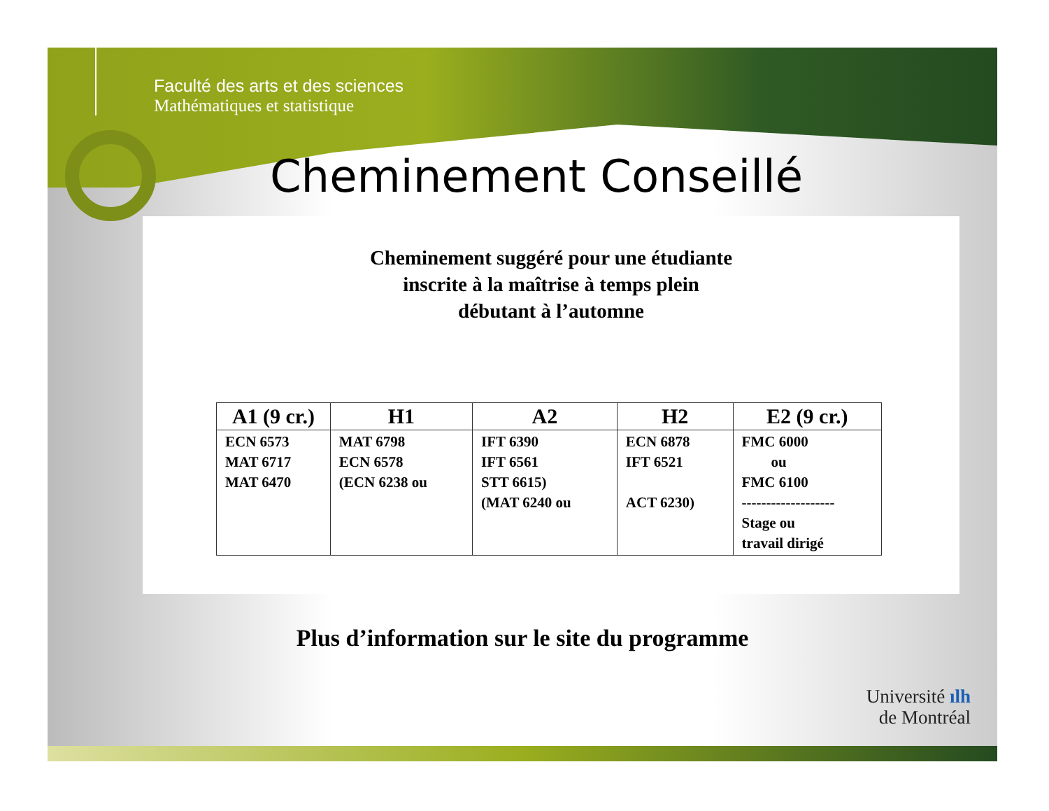Faculté des arts et des sciences
Mathématiques et statistique
Cheminement Conseillé
Cheminement suggéré pour une étudiante
inscrite à la maîtrise à temps plein
débutant à l’automne
| A1 (9 cr.) | H1 | A2 | H2 | E2 (9 cr.) |
| --- | --- | --- | --- | --- |
| ECN 6573 MAT 6717 MAT 6470 | MAT 6798 ECN 6578 (ECN 6238 ou | IFT 6390 IFT 6561 STT 6615) (MAT 6240 ou | ECN 6878 IFT 6521 ACT 6230) | FMC 6000 ou FMC 6100 ------------------- Stage ou travail dirigé |
Plus d’information sur le site du programme
Université ılh
de Montréal